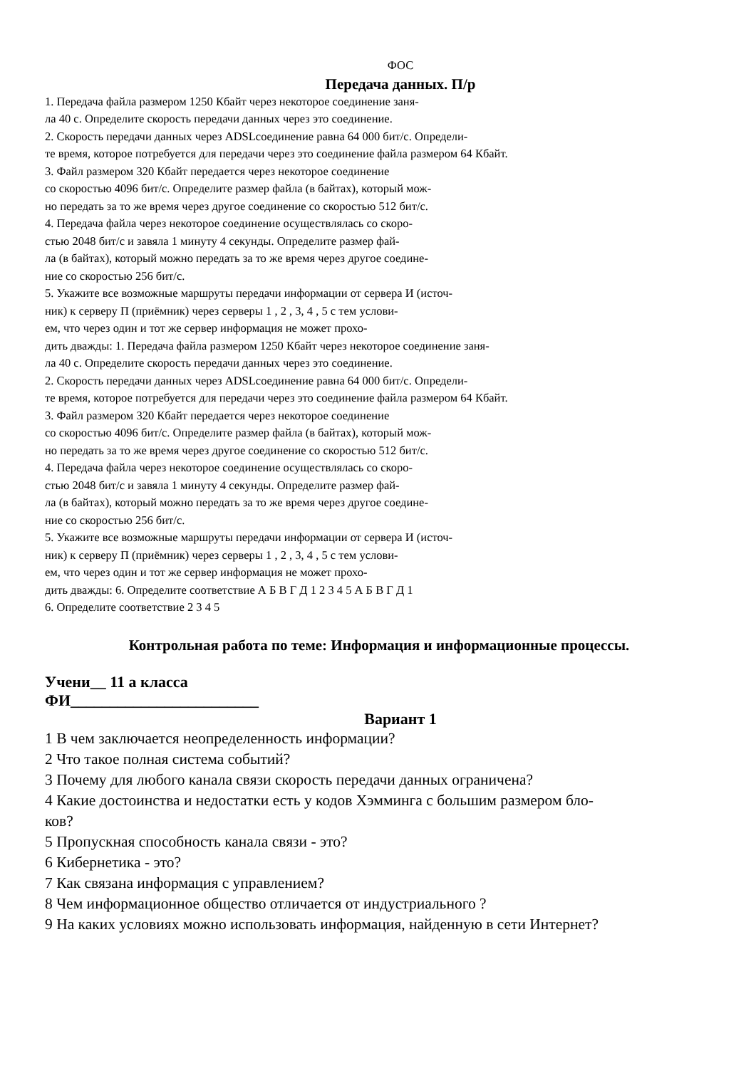ФОС
Передача данных. П/р
1. Передача файла размером 1250 Кбайт через некоторое соединение заня-
ла 40 с. Определите скорость передачи данных через это соединение.
2. Скорость передачи данных через ADSLсоединение равна 64 000 бит/с. Определи-
те время, которое потребуется для передачи через это соединение файла размером 64 Кбайт.
3. Файл размером 320 Кбайт передается через некоторое соединение
со скоростью 4096 бит/с. Определите размер файла (в байтах), который мож-
но передать за то же время через другое соединение со скоростью 512 бит/с.
4. Передача файла через некоторое соединение осуществлялась со скоро-
стью 2048 бит/с и завяла 1 минуту 4 секунды. Определите размер фай-
ла (в байтах), который можно передать за то же время через другое соедине-
ние со скоростью 256 бит/с.
5. Укажите все возможные маршруты передачи информации от сервера И (источ-
ник) к серверу П (приёмник) через серверы 1 , 2 , 3, 4 , 5 с тем услови-
ем, что через один и тот же сервер информация не может прохо-
дить дважды: 1. Передача файла размером 1250 Кбайт через некоторое соединение заня-
ла 40 с. Определите скорость передачи данных через это соединение.
2. Скорость передачи данных через ADSLсоединение равна 64 000 бит/с. Определи-
те время, которое потребуется для передачи через это соединение файла размером 64 Кбайт.
3. Файл размером 320 Кбайт передается через некоторое соединение
со скоростью 4096 бит/с. Определите размер файла (в байтах), который мож-
но передать за то же время через другое соединение со скоростью 512 бит/с.
4. Передача файла через некоторое соединение осуществлялась со скоро-
стью 2048 бит/с и завяла 1 минуту 4 секунды. Определите размер фай-
ла (в байтах), который можно передать за то же время через другое соедине-
ние со скоростью 256 бит/с.
5. Укажите все возможные маршруты передачи информации от сервера И (источ-
ник) к серверу П (приёмник) через серверы 1 , 2 , 3, 4 , 5 с тем услови-
ем, что через один и тот же сервер информация не может прохо-
дить дважды: 6. Определите соответствие А Б В Г Д 1 2 3 4 5 А Б В Г Д 1
6. Определите соответствие 2 3 4 5
Контрольная работа по теме: Информация и информационные процессы.
Учени__ 11 а класса
ФИ________________________
Вариант 1
1 В чем заключается неопределенность информации?
2 Что такое полная система событий?
3 Почему для любого канала связи скорость передачи данных ограничена?
4 Какие достоинства и недостатки есть у кодов Хэмминга с большим размером бло-
ков?
5 Пропускная способность канала связи - это?
6 Кибернетика - это?
7 Как связана информация с управлением?
8 Чем информационное общество отличается от индустриального ?
9 На каких условиях можно использовать информация, найденную в сети Интернет?